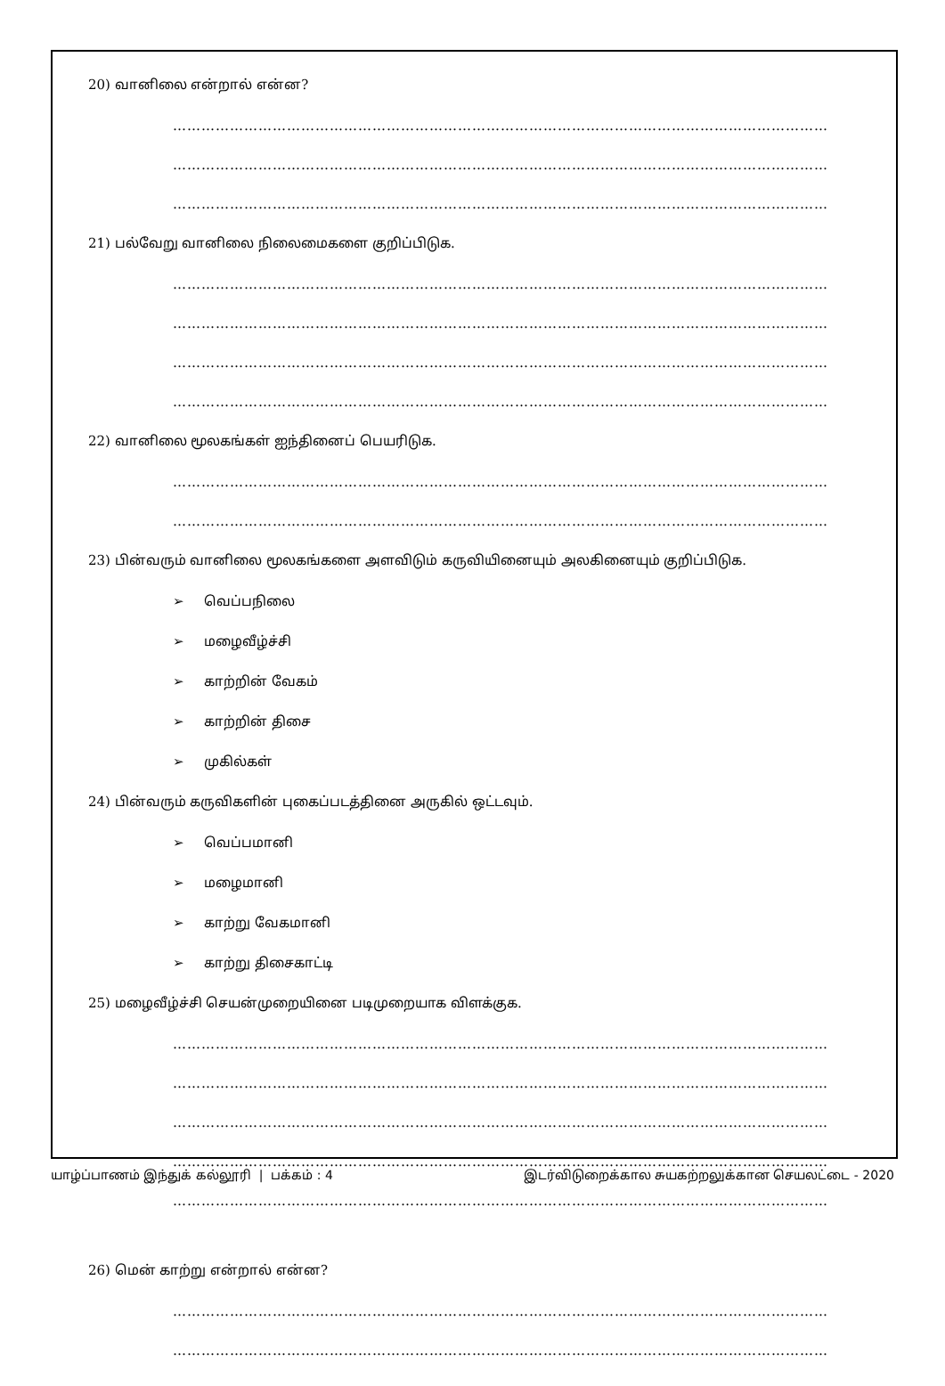20) வானிலை என்றால் என்ன?
…………………………………………………………………………………………………………………………
…………………………………………………………………………………………………………………………
…………………………………………………………………………………………………………………………
21) பல்வேறு வானிலை நிலைமைகளை குறிப்பிடுக.
…………………………………………………………………………………………………………………………
…………………………………………………………………………………………………………………………
…………………………………………………………………………………………………………………………
…………………………………………………………………………………………………………………………
22) வானிலை மூலகங்கள் ஐந்தினைப் பெயரிடுக.
…………………………………………………………………………………………………………………………
…………………………………………………………………………………………………………………………
23) பின்வரும் வானிலை மூலகங்களை அளவிடும் கருவியினையும் அலகினையும் குறிப்பிடுக.
➢ வெப்பநிலை
➢ மழைவீழ்ச்சி
➢ காற்றின் வேகம்
➢ காற்றின் திசை
➢ முகில்கள்
24) பின்வரும் கருவிகளின் புகைப்படத்தினை அருகில் ஒட்டவும்.
➢ வெப்பமானி
➢ மழைமானி
➢ காற்று வேகமானி
➢ காற்று திசைகாட்டி
25) மழைவீழ்ச்சி செயன்முறையினை படிமுறையாக விளக்குக.
…………………………………………………………………………………………………………………………
…………………………………………………………………………………………………………………………
…………………………………………………………………………………………………………………………
…………………………………………………………………………………………………………………………
…………………………………………………………………………………………………………………………
26) மென் காற்று என்றால் என்ன?
…………………………………………………………………………………………………………………………
…………………………………………………………………………………………………………………………
யாழ்ப்பாணம் இந்துக் கல்லூரி | பக்கம் : 4 இடர்விடுறைக்கால சுயகற்றலுக்கான செயலட்டை - 2020